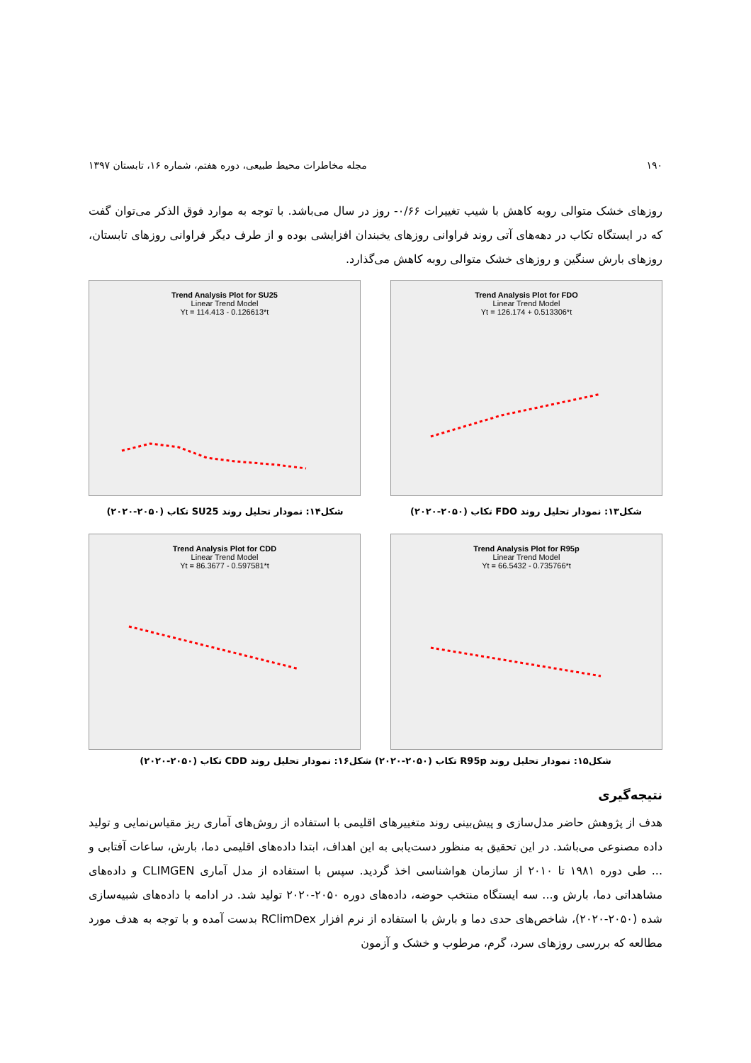۱۹۰ مجله مخاطرات محیط طبیعی، دوره هفتم، شماره ۱۶، تابستان ۱۳۹۷
روزهای خشک متوالی روبه کاهش با شیب تغییرات ۰/۶۶- روز در سال می‌باشد. با توجه به موارد فوق الذکر می‌توان گفت که در ایستگاه تکاب در دهه‌های آتی روند فراوانی روزهای یخبندان افزایشی بوده و از طرف دیگر فراوانی روزهای تابستان، روزهای بارش سنگین و روزهای خشک متوالی روبه کاهش می‌گذارد.
Trend Analysis Plot for SU25
Linear Trend Model
Yt = 114.413 - 0.126613*t
Trend Analysis Plot for FDO
Linear Trend Model
Yt = 126.174 + 0.513306*t
شکل۱۴: نمودار تحلیل روند SU25 تکاب (۲۰۵۰-۲۰۲۰) شکل۱۳: نمودار تحلیل روند FDO تکاب (۲۰۵۰-۲۰۲۰)
Trend Analysis Plot for CDD
Linear Trend Model
Yt = 86.3677 - 0.597581*t
Trend Analysis Plot for R95p
Linear Trend Model
Yt = 66.5432 - 0.735766*t
شکل۱۵: نمودار تحلیل روند R95p تکاب (۲۰۵۰-۲۰۲۰) شکل۱۶: نمودار تحلیل روند CDD تکاب (۲۰۵۰-۲۰۲۰)
نتیجه‌گیری
هدف از پژوهش حاضر مدل‌سازی و پیش‌بینی روند متغییرهای اقلیمی با استفاده از روش‌های آماری ریز مقیاس‌نمایی و تولید داده مصنوعی می‌باشد. در این تحقیق به منظور دست‌یابی به این اهداف، ابتدا داده‌های اقلیمی دما، بارش، ساعات آفتابی و ... طی دوره ۱۹۸۱ تا ۲۰۱۰ از سازمان هواشناسی اخذ گردید. سپس با استفاده از مدل آماری CLIMGEN و داده‌های مشاهداتی دما، بارش و... سه ایستگاه منتخب حوضه، داده‌های دوره ۲۰۵۰-۲۰۲۰ تولید شد. در ادامه با داده‌های شبیه‌سازی شده (۲۰۵۰-۲۰۲۰)، شاخص‌های حدی دما و بارش با استفاده از نرم افزار RClimDex بدست آمده و با توجه به هدف مورد مطالعه که بررسی روزهای سرد، گرم، مرطوب و خشک و آزمون